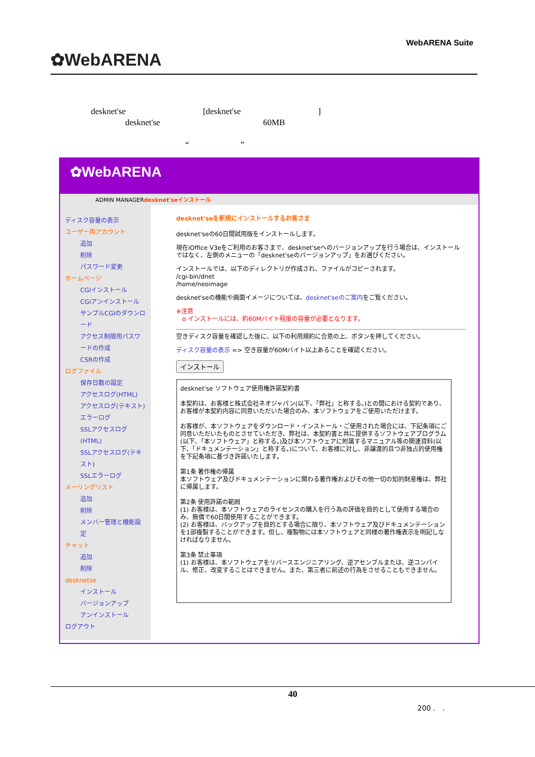✿WebARENA
WebARENA Suite
desknet'se　　　　　　　　　[desknet'se　　　　　　　　　]
　　　　desknet'se　　　　　　　　　　　　60MB
　　　　　　　　　　　“　　　　　　”
✿WebARENA
ADMIN MANAGERdesknet'seインストール
ディスク容量の表示
ユーザー用アカウント
追加
削除
パスワード変更
ホームページ
CGIインストール
CGIアンインストール
サンプルCGIのダウンロード
アクセス制限用パスワードの作成
CSRの作成
ログファイル
保存日数の設定
アクセスログ(HTML)
アクセスログ(テキスト)
エラーログ
SSLアクセスログ(HTML)
SSLアクセスログ(テキスト)
SSLエラーログ
メーリングリスト
追加
削除
メンバー管理と機能設定
チャット
追加
削除
desknetse
インストール
バージョンアップ
アンインストール
ログアウト
desknet'seを新規にインストールするお客さま
desknet'seの60日間試用版をインストールします。
現在iOffice V3eをご利用のお客さまで、desknet'seへのバージョンアップを行う場合は、インストールではなく、左側のメニューの「desknet'seのバージョンアップ」をお選びください。
インストールでは、以下のディレクトリが作成され、ファイルがコピーされます。
/cgi-bin/dnet
/home/neoimage
desknet'seの機能や画面イメージについては、desknet'seのご案内をご覧ください。
※注意
　o インストールには、約60Mバイト程度の容量が必要となります。
空きディスク容量を確認した後に、以下の利用規約に合意の上、ボタンを押してください。
ディスク容量の表示 => 空き容量が60Mバイト以上あることを確認ください。
インストール
desknet'se ソフトウェア使用権許諾契約書
本契約は、お客様と株式会社ネオジャパン(以下、「弊社」と称する。)との間における契約であり、お客様が本契約内容に同意いただいた場合のみ、本ソフトウェアをご使用いただけます。
お客様が、本ソフトウェアをダウンロード・インストール・ご使用された場合には、下記条項にご同意いただいたものとさせていただき、弊社は、本契約書と共に提供するソフトウェアプログラム(以下、「本ソフトウェア」と称する。)及び本ソフトウェアに附属するマニュアル等の関連資料(以下、「ドキュメンテーション」と称する。)について、お客様に対し、非譲渡的且つ非独占的使用権を下記条項に基づき許諾いたします。
第1条 著作権の帰属
本ソフトウェア及びドキュメンテーションに関わる著作権およびその他一切の知的財産権は、弊社に帰属します。
第2条 使用許諾の範囲
(1) お客様は、本ソフトウェアのライセンスの購入を行う為の評価を目的として使用する場合のみ、無償で60日間使用することができます。
(2) お客様は、バックアップを目的とする場合に限り、本ソフトウェア及びドキュメンテーションを1部複製することができます。但し、複製物には本ソフトウェアと同様の著作権表示を明記しなければなりません。
第3条 禁止事項
(1) お客様は、本ソフトウェアをリバースエンジニアリング、逆アセンブルまたは、逆コンパイル、修正、改変することはできません。また、第三者に前述の行為をさせることもできません。
40
200 .　.